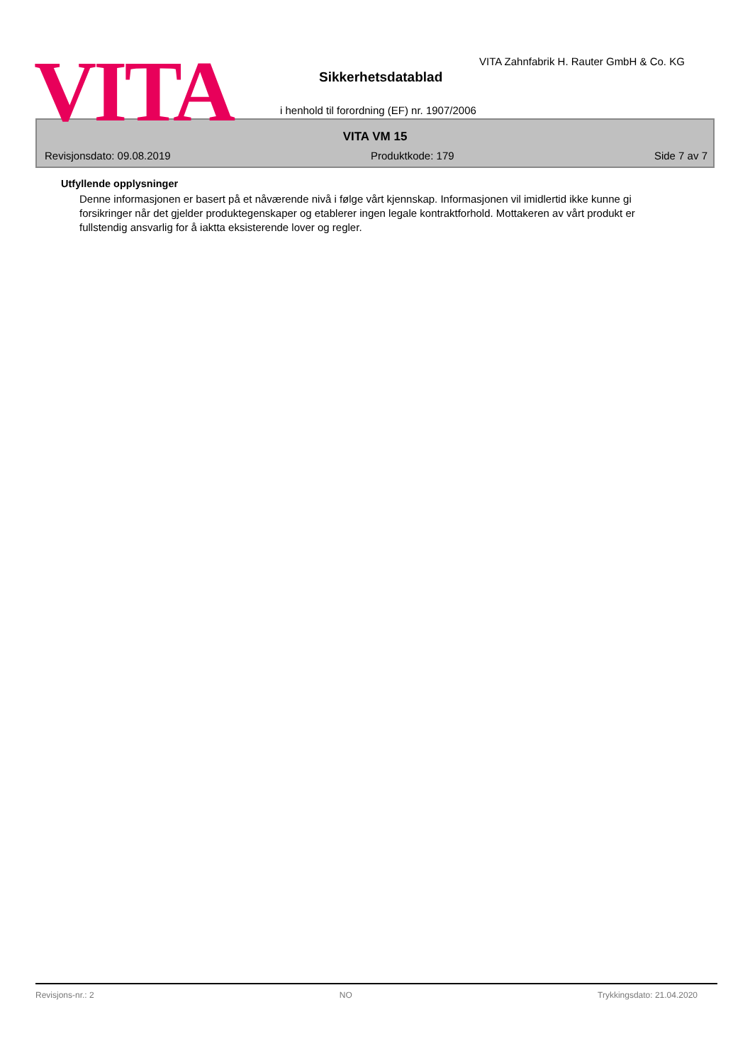VITA
VITA Zahnfabrik H. Rauter GmbH & Co. KG
Sikkerhetsdatablad
i henhold til forordning (EF) nr. 1907/2006
VITA VM 15
Revisjonsdato: 09.08.2019 Produktkode: 179 Side 7 av 7
Utfyllende opplysninger
Denne informasjonen er basert på et nåværende nivå i følge vårt kjennskap. Informasjonen vil imidlertid ikke kunne gi forsikringer når det gjelder produktegenskaper og etablerer ingen legale kontraktforhold. Mottakeren av vårt produkt er fullstendig ansvarlig for å iaktta eksisterende lover og regler.
Revisjons-nr.: 2 NO Trykkingsdato: 21.04.2020